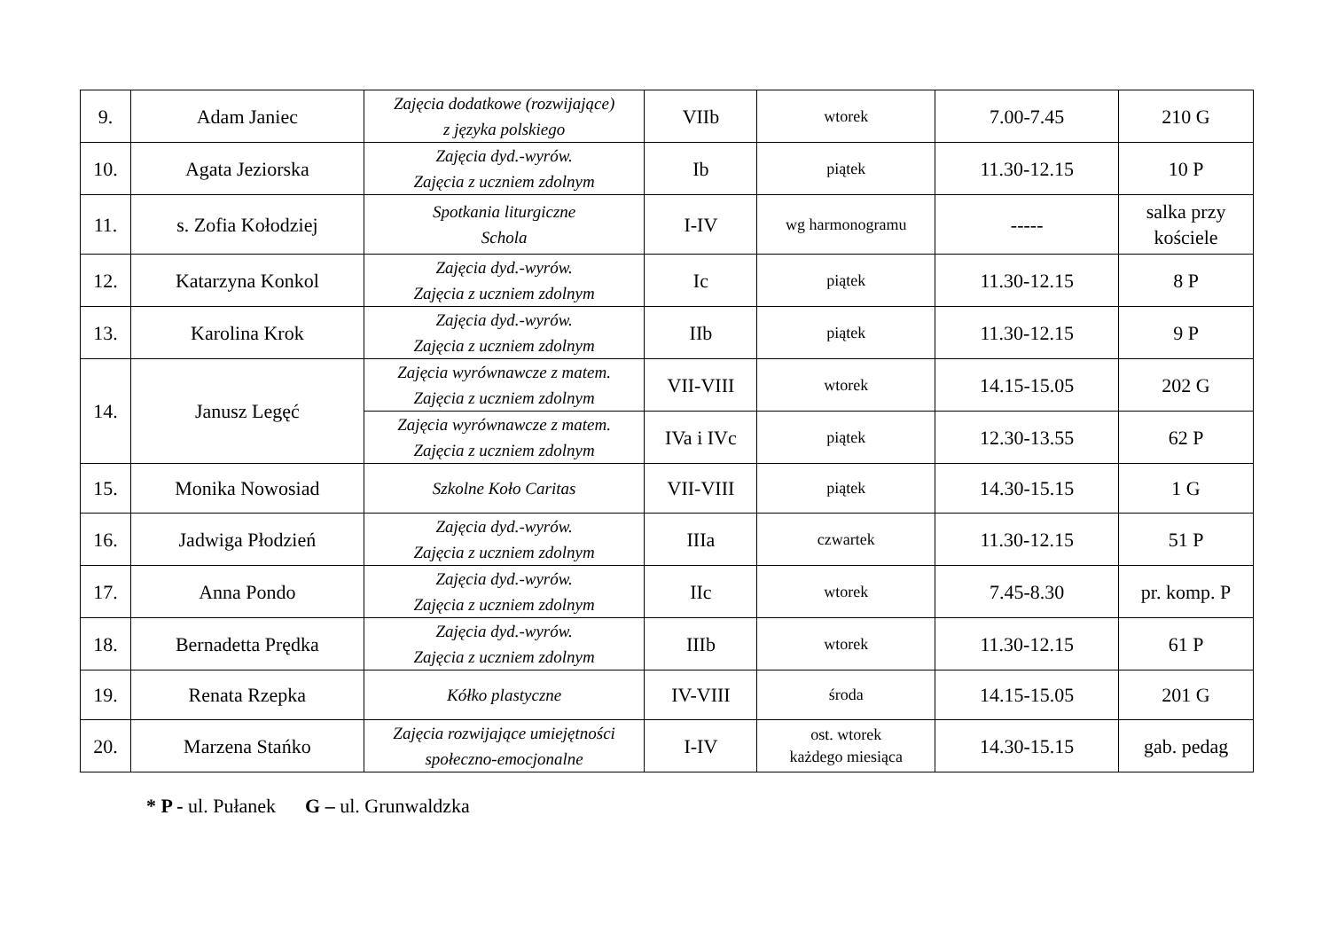| 9. | Adam Janiec | Zajęcia dodatkowe (rozwijające) z języka polskiego | VIIb | wtorek | 7.00-7.45 | 210 G |
| 10. | Agata Jeziorska | Zajęcia dyd.-wyrów. Zajęcia z uczniem zdolnym | Ib | piątek | 11.30-12.15 | 10 P |
| 11. | s. Zofia Kołodziej | Spotkania liturgiczne Schola | I-IV | wg harmonogramu | ----- | salka przy kościele |
| 12. | Katarzyna Konkol | Zajęcia dyd.-wyrów. Zajęcia z uczniem zdolnym | Ic | piątek | 11.30-12.15 | 8 P |
| 13. | Karolina Krok | Zajęcia dyd.-wyrów. Zajęcia z uczniem zdolnym | IIb | piątek | 11.30-12.15 | 9 P |
| 14. | Janusz Legęć | Zajęcia wyrównawcze z matem. Zajęcia z uczniem zdolnym | VII-VIII | wtorek | 14.15-15.05 | 202 G |
| | | Zajęcia wyrównawcze z matem. Zajęcia z uczniem zdolnym | IVa i IVc | piątek | 12.30-13.55 | 62 P |
| 15. | Monika Nowosiad | Szkolne Koło Caritas | VII-VIII | piątek | 14.30-15.15 | 1 G |
| 16. | Jadwiga Płodzień | Zajęcia dyd.-wyrów. Zajęcia z uczniem zdolnym | IIIa | czwartek | 11.30-12.15 | 51 P |
| 17. | Anna Pondo | Zajęcia dyd.-wyrów. Zajęcia z uczniem zdolnym | IIc | wtorek | 7.45-8.30 | pr. komp. P |
| 18. | Bernadetta Prędka | Zajęcia dyd.-wyrów. Zajęcia z uczniem zdolnym | IIIb | wtorek | 11.30-12.15 | 61 P |
| 19. | Renata Rzepka | Kółko plastyczne | IV-VIII | środa | 14.15-15.05 | 201 G |
| 20. | Marzena Stańko | Zajęcia rozwijające umiejętności społeczno-emocjonalne | I-IV | ost. wtorek każdego miesiąca | 14.30-15.15 | gab. pedag |
* P - ul. Pułanek G – ul. Grunwaldzka